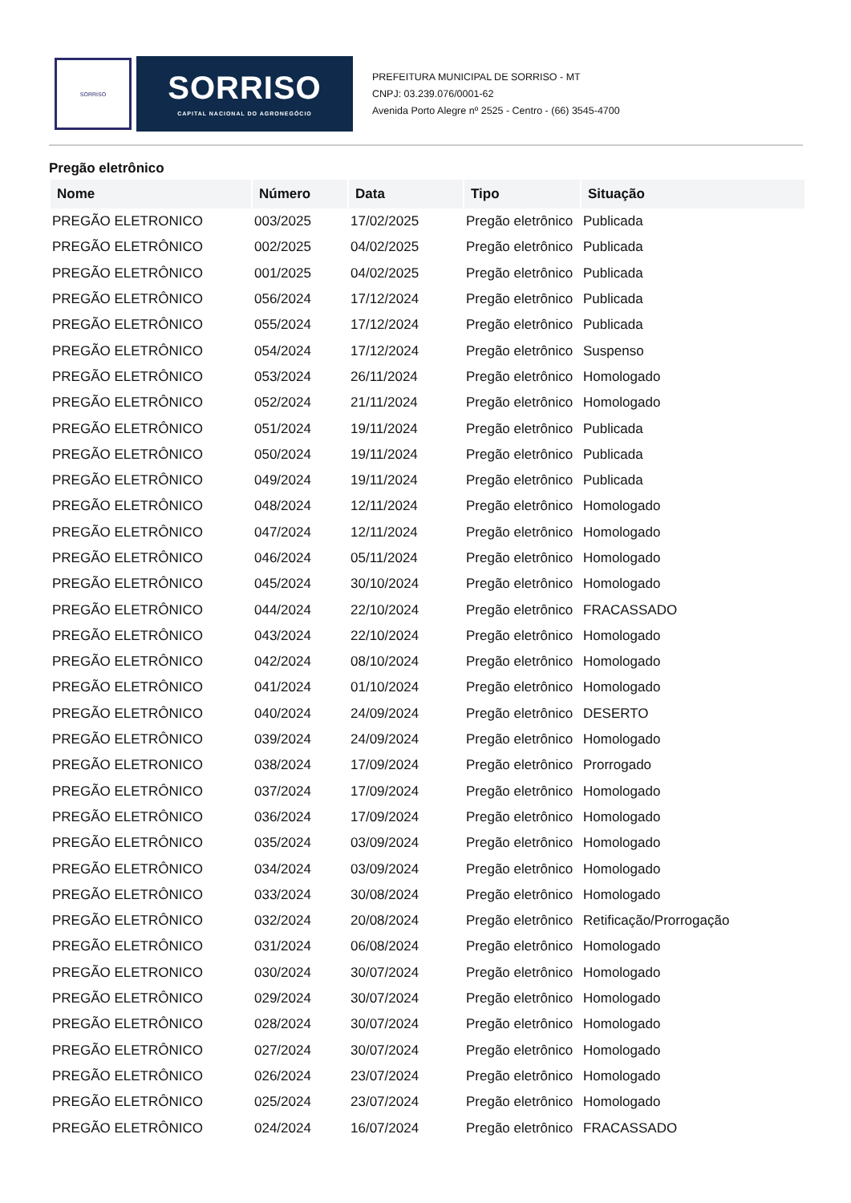SORRISO
SORRISO
CAPITAL NACIONAL DO AGRONEGÓCIO
PREFEITURA MUNICIPAL DE SORRISO - MT
CNPJ: 03.239.076/0001-62
Avenida Porto Alegre nº 2525 - Centro - (66) 3545-4700
Pregão eletrônico
| Nome | Número | Data | Tipo | Situação |
| --- | --- | --- | --- | --- |
| PREGÃO ELETRONICO | 003/2025 | 17/02/2025 | Pregão eletrônico | Publicada |
| PREGÃO ELETRÔNICO | 002/2025 | 04/02/2025 | Pregão eletrônico | Publicada |
| PREGÃO ELETRÔNICO | 001/2025 | 04/02/2025 | Pregão eletrônico | Publicada |
| PREGÃO ELETRÔNICO | 056/2024 | 17/12/2024 | Pregão eletrônico | Publicada |
| PREGÃO ELETRÔNICO | 055/2024 | 17/12/2024 | Pregão eletrônico | Publicada |
| PREGÃO ELETRÔNICO | 054/2024 | 17/12/2024 | Pregão eletrônico | Suspenso |
| PREGÃO ELETRÔNICO | 053/2024 | 26/11/2024 | Pregão eletrônico | Homologado |
| PREGÃO ELETRÔNICO | 052/2024 | 21/11/2024 | Pregão eletrônico | Homologado |
| PREGÃO ELETRÔNICO | 051/2024 | 19/11/2024 | Pregão eletrônico | Publicada |
| PREGÃO ELETRÔNICO | 050/2024 | 19/11/2024 | Pregão eletrônico | Publicada |
| PREGÃO ELETRÔNICO | 049/2024 | 19/11/2024 | Pregão eletrônico | Publicada |
| PREGÃO ELETRÔNICO | 048/2024 | 12/11/2024 | Pregão eletrônico | Homologado |
| PREGÃO ELETRÔNICO | 047/2024 | 12/11/2024 | Pregão eletrônico | Homologado |
| PREGÃO ELETRÔNICO | 046/2024 | 05/11/2024 | Pregão eletrônico | Homologado |
| PREGÃO ELETRÔNICO | 045/2024 | 30/10/2024 | Pregão eletrônico | Homologado |
| PREGÃO ELETRÔNICO | 044/2024 | 22/10/2024 | Pregão eletrônico | FRACASSADO |
| PREGÃO ELETRÔNICO | 043/2024 | 22/10/2024 | Pregão eletrônico | Homologado |
| PREGÃO ELETRÔNICO | 042/2024 | 08/10/2024 | Pregão eletrônico | Homologado |
| PREGÃO ELETRÔNICO | 041/2024 | 01/10/2024 | Pregão eletrônico | Homologado |
| PREGÃO ELETRÔNICO | 040/2024 | 24/09/2024 | Pregão eletrônico | DESERTO |
| PREGÃO ELETRÔNICO | 039/2024 | 24/09/2024 | Pregão eletrônico | Homologado |
| PREGÃO ELETRONICO | 038/2024 | 17/09/2024 | Pregão eletrônico | Prorrogado |
| PREGÃO ELETRÔNICO | 037/2024 | 17/09/2024 | Pregão eletrônico | Homologado |
| PREGÃO ELETRÔNICO | 036/2024 | 17/09/2024 | Pregão eletrônico | Homologado |
| PREGÃO ELETRÔNICO | 035/2024 | 03/09/2024 | Pregão eletrônico | Homologado |
| PREGÃO ELETRÔNICO | 034/2024 | 03/09/2024 | Pregão eletrônico | Homologado |
| PREGÃO ELETRÔNICO | 033/2024 | 30/08/2024 | Pregão eletrônico | Homologado |
| PREGÃO ELETRÔNICO | 032/2024 | 20/08/2024 | Pregão eletrônico | Retificação/Prorrogação |
| PREGÃO ELETRÔNICO | 031/2024 | 06/08/2024 | Pregão eletrônico | Homologado |
| PREGÃO ELETRONICO | 030/2024 | 30/07/2024 | Pregão eletrônico | Homologado |
| PREGÃO ELETRÔNICO | 029/2024 | 30/07/2024 | Pregão eletrônico | Homologado |
| PREGÃO ELETRÔNICO | 028/2024 | 30/07/2024 | Pregão eletrônico | Homologado |
| PREGÃO ELETRÔNICO | 027/2024 | 30/07/2024 | Pregão eletrônico | Homologado |
| PREGÃO ELETRÔNICO | 026/2024 | 23/07/2024 | Pregão eletrônico | Homologado |
| PREGÃO ELETRÔNICO | 025/2024 | 23/07/2024 | Pregão eletrônico | Homologado |
| PREGÃO ELETRÔNICO | 024/2024 | 16/07/2024 | Pregão eletrônico | FRACASSADO |